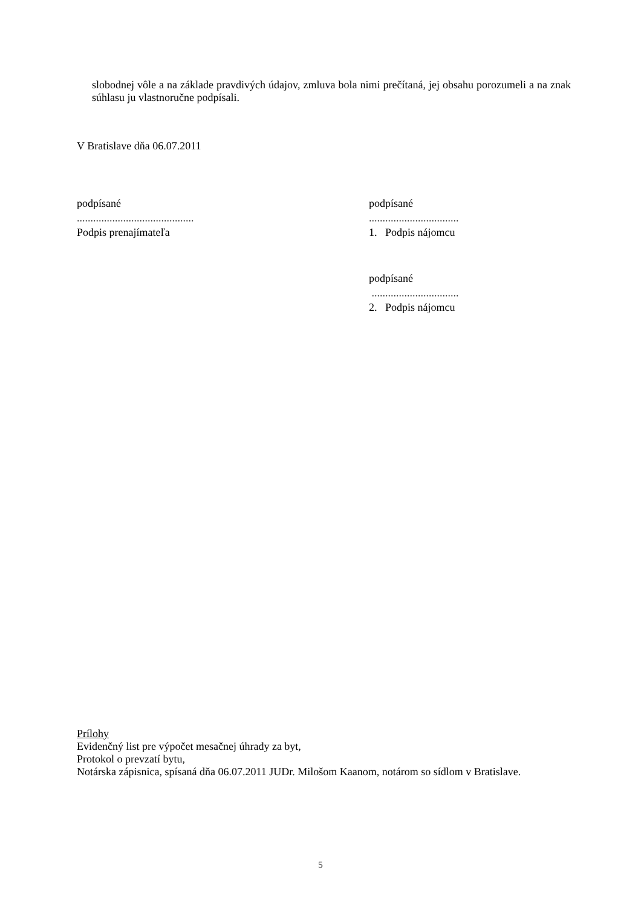slobodnej vôle a na základe pravdivých údajov, zmluva bola nimi prečítaná, jej obsahu porozumeli a na znak súhlasu ju vlastnoručne podpísali.
V Bratislave dňa 06.07.2011
podpísané
...........................................
Podpis prenajímateľa
podpísané
.................................
1. Podpis nájomcu
podpísané
................................
2. Podpis nájomcu
Prílohy
Evidenčný list pre výpočet mesačnej úhrady za byt,
Protokol o prevzatí bytu,
Notárska zápisnica, spísaná dňa 06.07.2011 JUDr. Milošom Kaanom, notárom so sídlom v Bratislave.
5